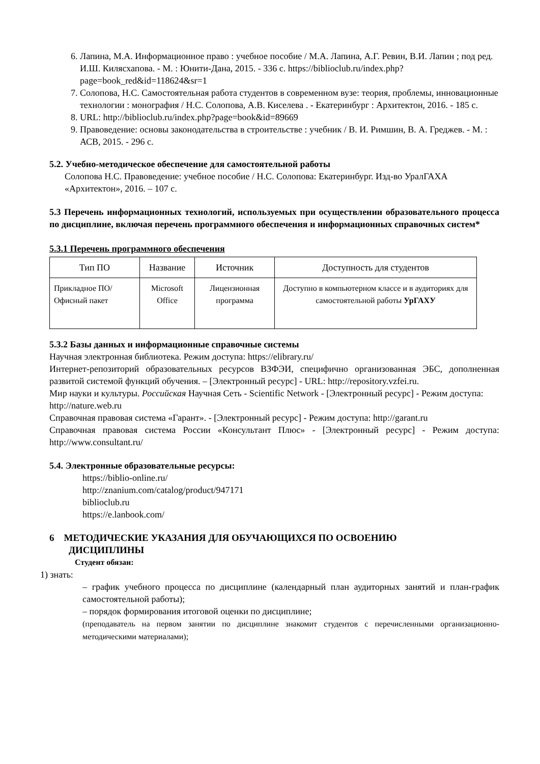6. Лапина, М.А. Информационное право : учебное пособие / М.А. Лапина, А.Г. Ревин, В.И. Лапин ; под ред. И.Ш. Килясхапова. - М. : Юнити-Дана, 2015. - 336 с. https://biblioclub.ru/index.php?page=book_red&id=118624&sr=1
7. Солопова, Н.С. Самостоятельная работа студентов в современном вузе: теория, проблемы, инновационные технологии : монография / Н.С. Солопова, А.В. Киселева . - Екатеринбург : Архитектон, 2016. - 185 с.
8. URL: http://biblioclub.ru/index.php?page=book&id=89669
9. Правоведение: основы законодательства в строительстве : учебник / В. И. Римшин, В. А. Греджев. - М. : АСВ, 2015. - 296 с.
5.2. Учебно-методическое обеспечение для самостоятельной работы
Солопова Н.С. Правоведение: учебное пособие / Н.С. Солопова: Екатеринбург. Изд-во УралГАХА «Архитектон», 2016. – 107 с.
5.3 Перечень информационных технологий, используемых при осуществлении образовательного процесса по дисциплине, включая перечень программного обеспечения и информационных справочных систем*
5.3.1 Перечень программного обеспечения
| Тип ПО | Название | Источник | Доступность для студентов |
| --- | --- | --- | --- |
| Прикладное ПО/ Офисный пакет | Microsoft Office | Лицензионная программа | Доступно в компьютерном классе и в аудиториях для самостоятельной работы УрГАХУ |
5.3.2 Базы данных и информационные справочные системы
Научная электронная библиотека. Режим доступа: https://elibrary.ru/
Интернет-репозиторий образовательных ресурсов ВЗФЭИ, специфично организованная ЭБС, дополненная развитой системой функций обучения. – [Электронный ресурс] - URL: http://repository.vzfei.ru.
Мир науки и культуры. Российская Научная Сеть - Scientific Network - [Электронный ресурс] - Режим доступа: http://nature.web.ru
Справочная правовая система «Гарант». - [Электронный ресурс] - Режим доступа: http://garant.ru
Справочная правовая система России «Консультант Плюс» - [Электронный ресурс] - Режим доступа: http://www.consultant.ru/
5.4. Электронные образовательные ресурсы:
https://biblio-online.ru/
http://znanium.com/catalog/product/947171
biblioclub.ru
https://e.lanbook.com/
6 МЕТОДИЧЕСКИЕ УКАЗАНИЯ ДЛЯ ОБУЧАЮЩИХСЯ ПО ОСВОЕНИЮ
ДИСЦИПЛИНЫ
Студент обязан:
1) знать:
– график учебного процесса по дисциплине (календарный план аудиторных занятий и план-график самостоятельной работы);
– порядок формирования итоговой оценки по дисциплине;
(преподаватель на первом занятии по дисциплине знакомит студентов с перечисленными организационно-методическими материалами);